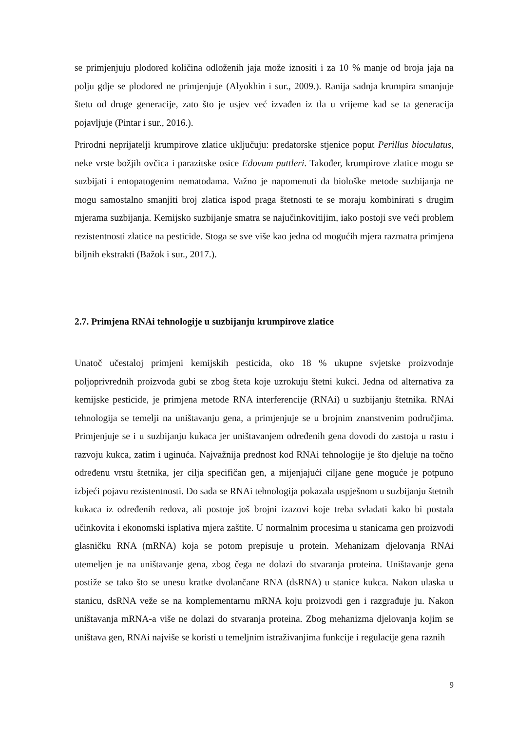se primjenjuju plodored količina odloženih jaja može iznositi i za 10 % manje od broja jaja na polju gdje se plodored ne primjenjuje (Alyokhin i sur., 2009.). Ranija sadnja krumpira smanjuje štetu od druge generacije, zato što je usjev već izvađen iz tla u vrijeme kad se ta generacija pojavljuje (Pintar i sur., 2016.).
Prirodni neprijatelji krumpirove zlatice uključuju: predatorske stjenice poput Perillus bioculatus, neke vrste božjih ovčica i parazitske osice Edovum puttleri. Također, krumpirove zlatice mogu se suzbijati i entopatogenim nematodama. Važno je napomenuti da biološke metode suzbijanja ne mogu samostalno smanjiti broj zlatica ispod praga štetnosti te se moraju kombinirati s drugim mjerama suzbijanja. Kemijsko suzbijanje smatra se najučinkovitijim, iako postoji sve veći problem rezistentnosti zlatice na pesticide. Stoga se sve više kao jedna od mogućih mjera razmatra primjena biljnih ekstrakti (Bažok i sur., 2017.).
2.7. Primjena RNAi tehnologije u suzbijanju krumpirove zlatice
Unatoč učestaloj primjeni kemijskih pesticida, oko 18 % ukupne svjetske proizvodnje poljoprivrednih proizvoda gubi se zbog šteta koje uzrokuju štetni kukci. Jedna od alternativa za kemijske pesticide, je primjena metode RNA interferencije (RNAi) u suzbijanju štetnika. RNAi tehnologija se temelji na uništavanju gena, a primjenjuje se u brojnim znanstvenim područjima. Primjenjuje se i u suzbijanju kukaca jer uništavanjem određenih gena dovodi do zastoja u rastu i razvoju kukca, zatim i uginuća. Najvažnija prednost kod RNAi tehnologije je što djeluje na točno određenu vrstu štetnika, jer cilja specifičan gen, a mijenjajući ciljane gene moguće je potpuno izbjeći pojavu rezistentnosti. Do sada se RNAi tehnologija pokazala uspješnom u suzbijanju štetnih kukaca iz određenih redova, ali postoje još brojni izazovi koje treba svladati kako bi postala učinkovita i ekonomski isplativa mjera zaštite. U normalnim procesima u stanicama gen proizvodi glasničku RNA (mRNA) koja se potom prepisuje u protein. Mehanizam djelovanja RNAi utemeljen je na uništavanje gena, zbog čega ne dolazi do stvaranja proteina. Uništavanje gena postiže se tako što se unesu kratke dvolančane RNA (dsRNA) u stanice kukca. Nakon ulaska u stanicu, dsRNA veže se na komplementarnu mRNA koju proizvodi gen i razgrađuje ju. Nakon uništavanja mRNA-a više ne dolazi do stvaranja proteina. Zbog mehanizma djelovanja kojim se uništava gen, RNAi najviše se koristi u temeljnim istraživanjima funkcije i regulacije gena raznih
9